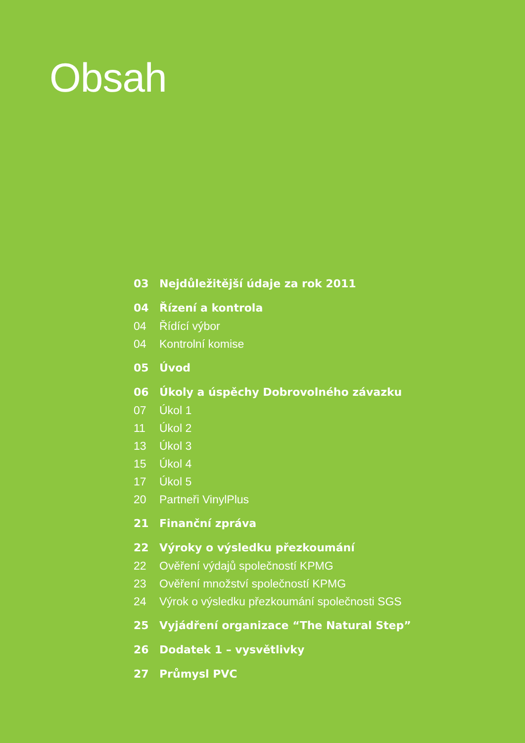Obsah
03 Nejdůležitější údaje za rok 2011
04 Řízení a kontrola
04 Řídící výbor
04 Kontrolní komise
05 Úvod
06 Úkoly a úspěchy Dobrovolného závazku
07 Úkol 1
11 Úkol 2
13 Úkol 3
15 Úkol 4
17 Úkol 5
20 Partneři VinylPlus
21 Finanční zpráva
22 Výroky o výsledku přezkoumání
22 Ověření výdajů společností KPMG
23 Ověření množství společností KPMG
24 Výrok o výsledku přezkoumání společnosti SGS
25 Vyjádření organizace “The Natural Step”
26 Dodatek 1 – vysvětlivky
27 Průmysl PVC